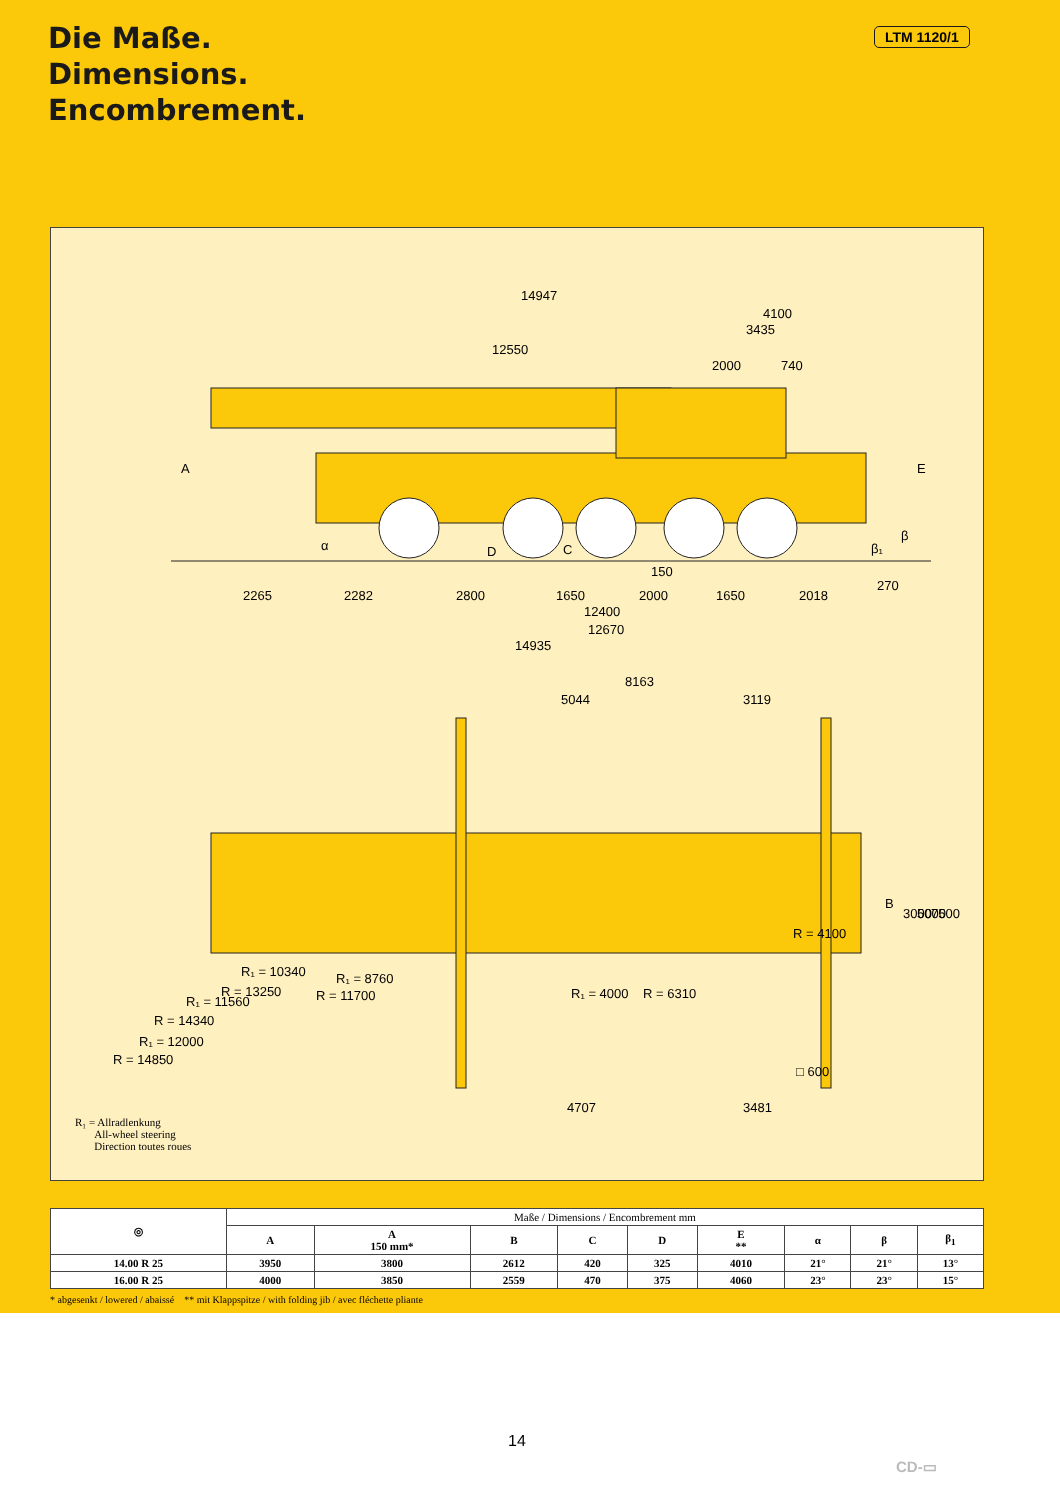Die Maße.
Dimensions.
Encombrement.
LTM 1120/1
14947
4100
3435
12550
2000
740
2265
2282
2800
1650
2000
1650
2018
270
150
12400
12670
14935
8163
5044
3119
4707
3481
□ 600
R = 4100
R₁ = 10340
R = 13250
R₁ = 11560
R = 14340
R₁ = 12000
R = 14850
R₁ = 8760
R = 11700
R₁ = 4000
R = 6310
A
E
α
D
C
β
β₁
B
3000
5000
7500
R₁ = Allradlenkung
All-wheel steering
Direction toutes roues
| ◎ | Maße / Dimensions / Encombrement mm | | | | | | | | |
| --- | --- | --- | --- | --- | --- | --- | --- | --- | --- |
| | A | A 150 mm* | B | C | D | E ** | α | β | β<sub>1</sub> |
| 14.00 R 25 | 3950 | 3800 | 2612 | 420 | 325 | 4010 | 21° | 21° | 13° |
| 16.00 R 25 | 4000 | 3850 | 2559 | 470 | 375 | 4060 | 23° | 23° | 15° |
* abgesenkt / lowered / abaissé ** mit Klappspitze / with folding jib / avec fléchette pliante
14
CD-▭